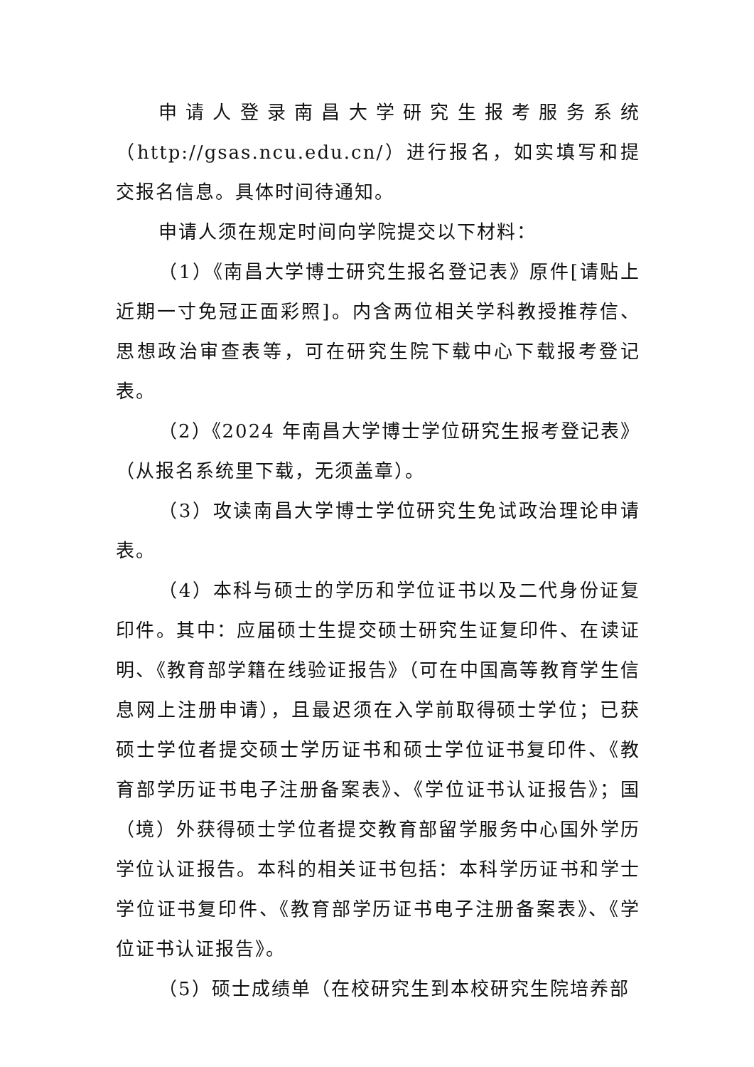申请人登录南昌大学研究生报考服务系统（http://gsas.ncu.edu.cn/）进行报名，如实填写和提交报名信息。具体时间待通知。
申请人须在规定时间向学院提交以下材料：
（1）《南昌大学博士研究生报名登记表》原件[请贴上近期一寸免冠正面彩照]。内含两位相关学科教授推荐信、思想政治审查表等，可在研究生院下载中心下载报考登记表。
（2）《2024 年南昌大学博士学位研究生报考登记表》（从报名系统里下载，无须盖章）。
（3）攻读南昌大学博士学位研究生免试政治理论申请表。
（4）本科与硕士的学历和学位证书以及二代身份证复印件。其中：应届硕士生提交硕士研究生证复印件、在读证明、《教育部学籍在线验证报告》（可在中国高等教育学生信息网上注册申请），且最迟须在入学前取得硕士学位；已获硕士学位者提交硕士学历证书和硕士学位证书复印件、《教育部学历证书电子注册备案表》、《学位证书认证报告》；国（境）外获得硕士学位者提交教育部留学服务中心国外学历学位认证报告。本科的相关证书包括：本科学历证书和学士学位证书复印件、《教育部学历证书电子注册备案表》、《学位证书认证报告》。
（5）硕士成绩单（在校研究生到本校研究生院培养部